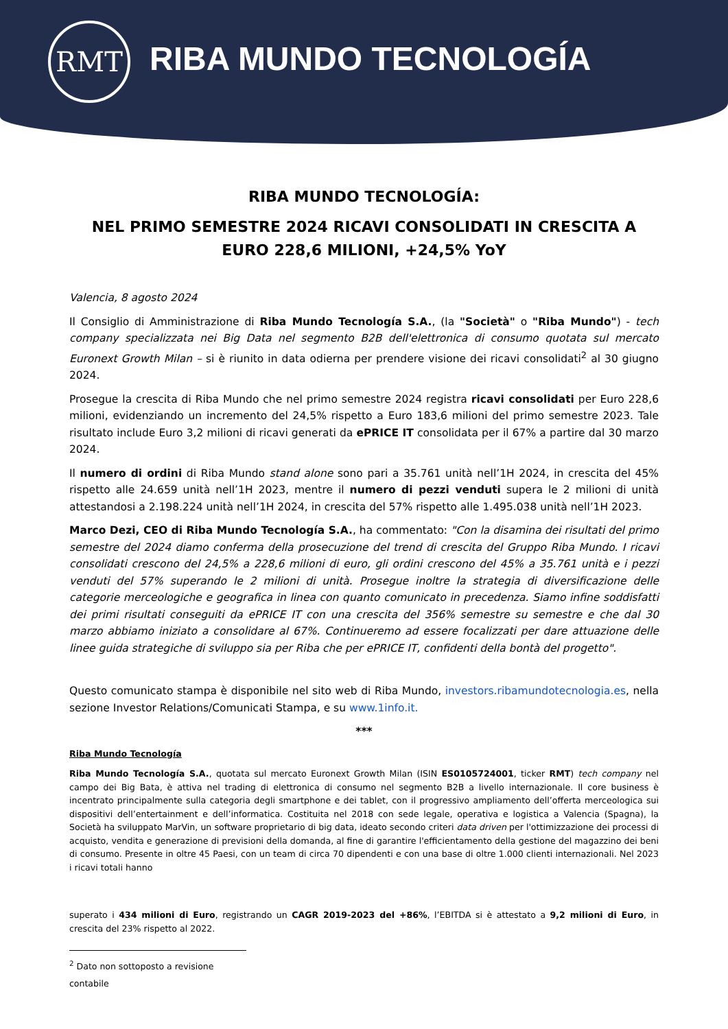RMT
RIBA MUNDO TECNOLOGÍA
RIBA MUNDO TECNOLOGÍA:
NEL PRIMO SEMESTRE 2024 RICAVI CONSOLIDATI IN CRESCITA A EURO 228,6 MILIONI, +24,5% YoY
Valencia, 8 agosto 2024
Il Consiglio di Amministrazione di Riba Mundo Tecnología S.A., (la "Società" o "Riba Mundo") - tech company specializzata nei Big Data nel segmento B2B dell'elettronica di consumo quotata sul mercato Euronext Growth Milan – si è riunito in data odierna per prendere visione dei ricavi consolidati<sup>2</sup> al 30 giugno 2024.
Prosegue la crescita di Riba Mundo che nel primo semestre 2024 registra ricavi consolidati per Euro 228,6 milioni, evidenziando un incremento del 24,5% rispetto a Euro 183,6 milioni del primo semestre 2023. Tale risultato include Euro 3,2 milioni di ricavi generati da ePRICE IT consolidata per il 67% a partire dal 30 marzo 2024.
Il numero di ordini di Riba Mundo stand alone sono pari a 35.761 unità nell’1H 2024, in crescita del 45% rispetto alle 24.659 unità nell’1H 2023, mentre il numero di pezzi venduti supera le 2 milioni di unità attestandosi a 2.198.224 unità nell’1H 2024, in crescita del 57% rispetto alle 1.495.038 unità nell’1H 2023.
Marco Dezi, CEO di Riba Mundo Tecnología S.A., ha commentato: "Con la disamina dei risultati del primo semestre del 2024 diamo conferma della prosecuzione del trend di crescita del Gruppo Riba Mundo. I ricavi consolidati crescono del 24,5% a 228,6 milioni di euro, gli ordini crescono del 45% a 35.761 unità e i pezzi venduti del 57% superando le 2 milioni di unità. Prosegue inoltre la strategia di diversificazione delle categorie merceologiche e geografica in linea con quanto comunicato in precedenza. Siamo infine soddisfatti dei primi risultati conseguiti da ePRICE IT con una crescita del 356% semestre su semestre e che dal 30 marzo abbiamo iniziato a consolidare al 67%. Continueremo ad essere focalizzati per dare attuazione delle linee guida strategiche di sviluppo sia per Riba che per ePRICE IT, confidenti della bontà del progetto".
Questo comunicato stampa è disponibile nel sito web di Riba Mundo, investors.ribamundotecnologia.es, nella sezione Investor Relations/Comunicati Stampa, e su www.1info.it.
***
Riba Mundo Tecnología
Riba Mundo Tecnología S.A., quotata sul mercato Euronext Growth Milan (ISIN ES0105724001, ticker RMT) tech company nel campo dei Big Bata, è attiva nel trading di elettronica di consumo nel segmento B2B a livello internazionale. Il core business è incentrato principalmente sulla categoria degli smartphone e dei tablet, con il progressivo ampliamento dell’offerta merceologica sui dispositivi dell’entertainment e dell’informatica. Costituita nel 2018 con sede legale, operativa e logistica a Valencia (Spagna), la Società ha sviluppato MarVin, un software proprietario di big data, ideato secondo criteri data driven per l'ottimizzazione dei processi di acquisto, vendita e generazione di previsioni della domanda, al fine di garantire l'efficientamento della gestione del magazzino dei beni di consumo. Presente in oltre 45 Paesi, con un team di circa 70 dipendenti e con una base di oltre 1.000 clienti internazionali. Nel 2023 i ricavi totali hanno
superato i 434 milioni di Euro, registrando un CAGR 2019-2023 del +86%, l’EBITDA si è attestato a 9,2 milioni di Euro, in crescita del 23% rispetto al 2022.
<sup>2</sup> Dato non sottoposto a revisione contabile